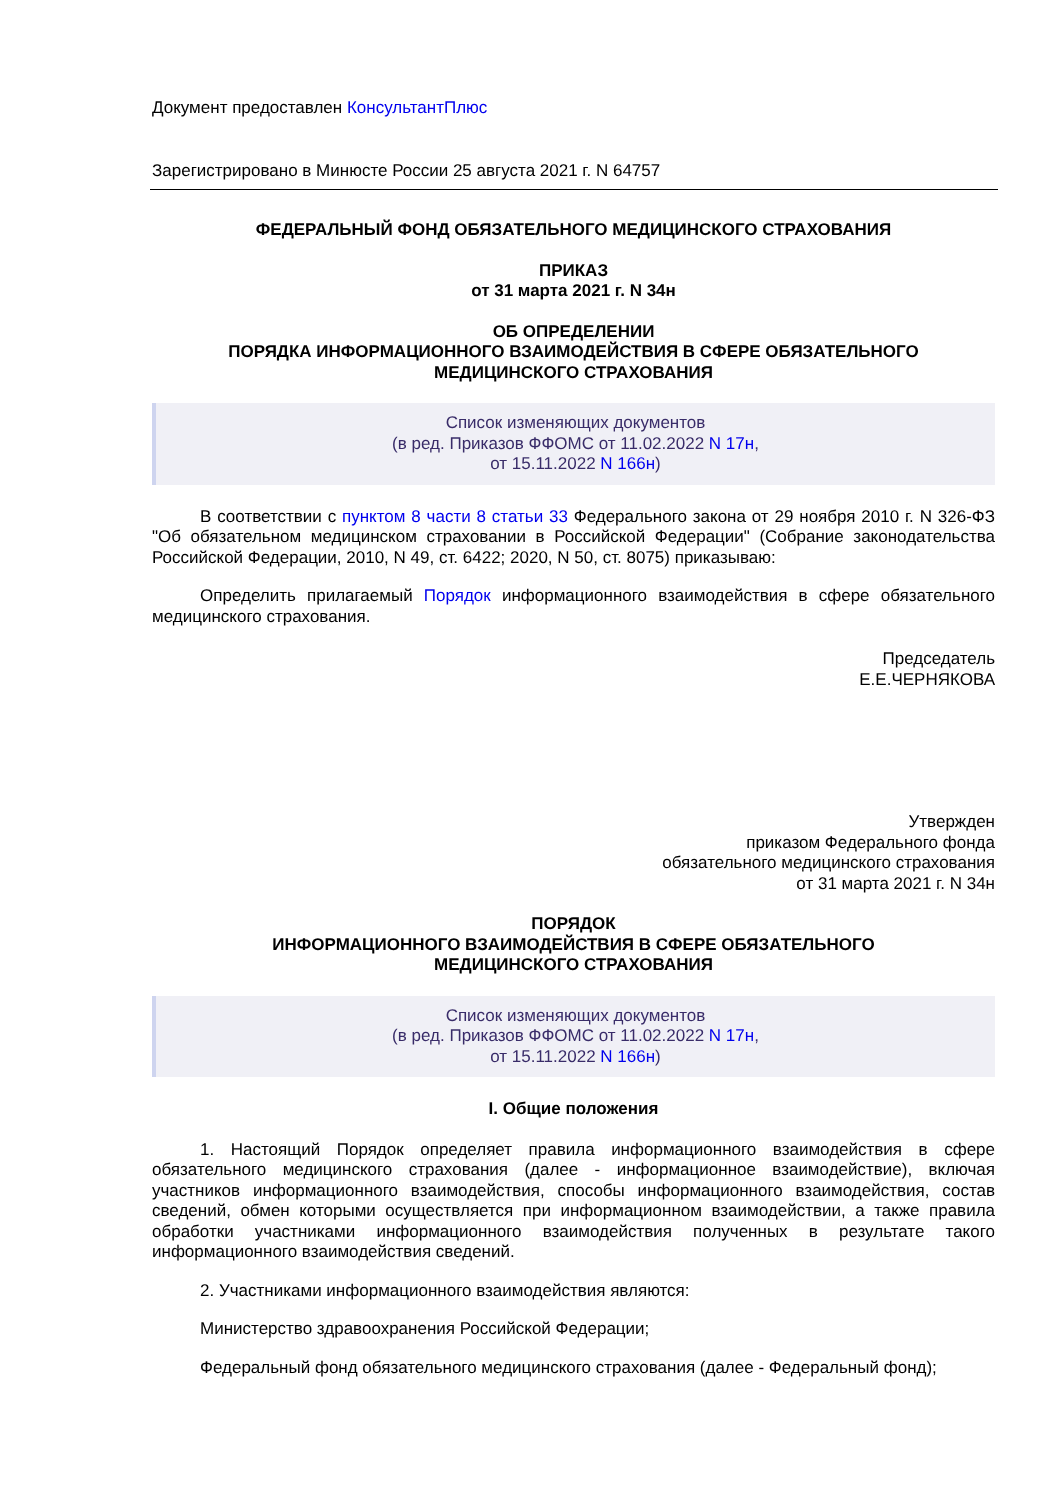Документ предоставлен КонсультантПлюс
Зарегистрировано в Минюсте России 25 августа 2021 г. N 64757
ФЕДЕРАЛЬНЫЙ ФОНД ОБЯЗАТЕЛЬНОГО МЕДИЦИНСКОГО СТРАХОВАНИЯ
ПРИКАЗ
от 31 марта 2021 г. N 34н
ОБ ОПРЕДЕЛЕНИИ
ПОРЯДКА ИНФОРМАЦИОННОГО ВЗАИМОДЕЙСТВИЯ В СФЕРЕ ОБЯЗАТЕЛЬНОГО
МЕДИЦИНСКОГО СТРАХОВАНИЯ
Список изменяющих документов
(в ред. Приказов ФФОМС от 11.02.2022 N 17н,
от 15.11.2022 N 166н)
В соответствии с пунктом 8 части 8 статьи 33 Федерального закона от 29 ноября 2010 г. N 326-ФЗ "Об обязательном медицинском страховании в Российской Федерации" (Собрание законодательства Российской Федерации, 2010, N 49, ст. 6422; 2020, N 50, ст. 8075) приказываю:
Определить прилагаемый Порядок информационного взаимодействия в сфере обязательного медицинского страхования.
Председатель
Е.Е.ЧЕРНЯКОВА
Утвержден
приказом Федерального фонда
обязательного медицинского страхования
от 31 марта 2021 г. N 34н
ПОРЯДОК
ИНФОРМАЦИОННОГО ВЗАИМОДЕЙСТВИЯ В СФЕРЕ ОБЯЗАТЕЛЬНОГО
МЕДИЦИНСКОГО СТРАХОВАНИЯ
Список изменяющих документов
(в ред. Приказов ФФОМС от 11.02.2022 N 17н,
от 15.11.2022 N 166н)
I. Общие положения
1. Настоящий Порядок определяет правила информационного взаимодействия в сфере обязательного медицинского страхования (далее - информационное взаимодействие), включая участников информационного взаимодействия, способы информационного взаимодействия, состав сведений, обмен которыми осуществляется при информационном взаимодействии, а также правила обработки участниками информационного взаимодействия полученных в результате такого информационного взаимодействия сведений.
2. Участниками информационного взаимодействия являются:
Министерство здравоохранения Российской Федерации;
Федеральный фонд обязательного медицинского страхования (далее - Федеральный фонд);